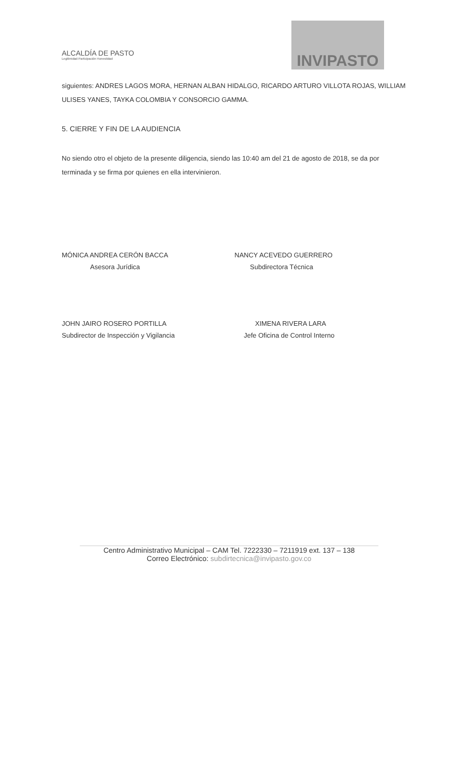ALCALDÍA DE PASTO
Legitimidad Participación Honestidad
INVIPASTO
siguientes: ANDRES LAGOS MORA, HERNAN ALBAN HIDALGO, RICARDO ARTURO VILLOTA ROJAS, WILLIAM ULISES YANES, TAYKA COLOMBIA Y CONSORCIO GAMMA.
5. CIERRE Y FIN DE LA AUDIENCIA
No siendo otro el objeto de la presente diligencia, siendo las 10:40 am del 21 de agosto de 2018, se da por terminada y se firma por quienes en ella intervinieron.
MÓNICA ANDREA CERÓN BACCA
Asesora Jurídica
JOHN JAIRO ROSERO PORTILLA
Subdirector de Inspección y Vigilancia
NANCY ACEVEDO GUERRERO
Subdirectora Técnica
XIMENA RIVERA LARA
Jefe Oficina de Control Interno
Centro Administrativo Municipal – CAM Tel. 7222330 – 7211919 ext. 137 – 138
Correo Electrónico: subdirtecnica@invipasto.gov.co